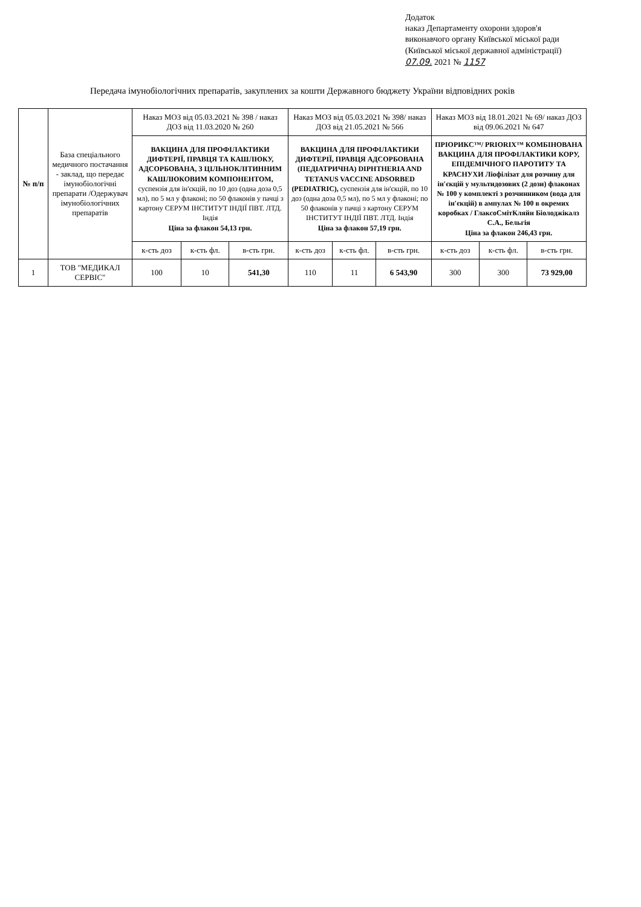Додаток
наказ Департаменту охорони здоров'я
виконавчого органу Київської міської ради
(Київської міської державної адміністрації)
07.09. 2021 № 1157
Передача імунобіологічних препаратів, закуплених за кошти Державного бюджету України відповідних років
| № п/п | База спеціального медичного постачання - заклад, що передає імунобіологічні препарати /Одержувач імунобіологічних препаратів | Наказ МОЗ від 05.03.2021 № 398 / наказ ДОЗ від 11.03.2020 № 260 | | | Наказ МОЗ від 05.03.2021 № 398/ наказ ДОЗ від 21.05.2021 № 566 | | | Наказ МОЗ від 18.01.2021 № 69/ наказ ДОЗ від 09.06.2021 № 647 | | |
| --- | --- | --- | --- | --- | --- | --- | --- | --- | --- | --- |
| | | ВАКЦИНА ДЛЯ ПРОФІЛАКТИКИ ДИФТЕРІЇ, ПРАВЦЯ ТА КАШЛЮКУ, АДСОРБОВАНА, З ЦІЛЬНОКЛІТИННИМ КАШЛЮКОВИМ КОМПОНЕНТОМ, суспензія для ін'єкцій, по 10 доз (одна доза 0,5 мл), по 5 мл у флаконі; по 50 флаконів у пачці з картону СЕРУМ ІНСТИТУТ ІНДІЇ ПВТ. ЛТД. Індія Ціна за флакон 54,13 грн. | | | ВАКЦИНА ДЛЯ ПРОФІЛАКТИКИ ДИФТЕРІЇ, ПРАВЦЯ АДСОРБОВАНА (ПЕДІАТРИЧНА) DIPHTHERIA AND TETANUS VACCINE ADSORBED (PEDIATRIC), суспензія для ін'єкцій, по 10 доз (одна доза 0,5 мл), по 5 мл у флаконі; по 50 флаконів у пачці з картону СЕРУМ ІНСТИТУТ ІНДІЇ ПВТ. ЛТД. Індія Ціна за флакон 57,19 грн. | | | ПРІОРИКС™/ PRIORIX™ КОМБІНОВАНА ВАКЦИНА ДЛЯ ПРОФІЛАКТИКИ КОРУ, ЕПІДЕМІЧНОГО ПАРОТИТУ ТА КРАСНУХИ Ліофілізат для розчину для ін'єкцій у мультидозових (2 дози) флаконах № 100 у комплекті з розчинником (вода для ін'єкцій) в ампулах № 100 в окремих коробках / ГлаксоСмітКляйн Біолоджікалз С.А., Бельгія Ціна за флакон 246,43 грн. | | |
| | | к-сть доз | к-сть фл. | в-сть грн. | к-сть доз | к-сть фл. | в-сть грн. | к-сть доз | к-сть фл. | в-сть грн. |
| 1 | ТОВ "МЕДИКАЛ СЕРВІС" | 100 | 10 | 541,30 | 110 | 11 | 6 543,90 | 300 | 300 | 73 929,00 |